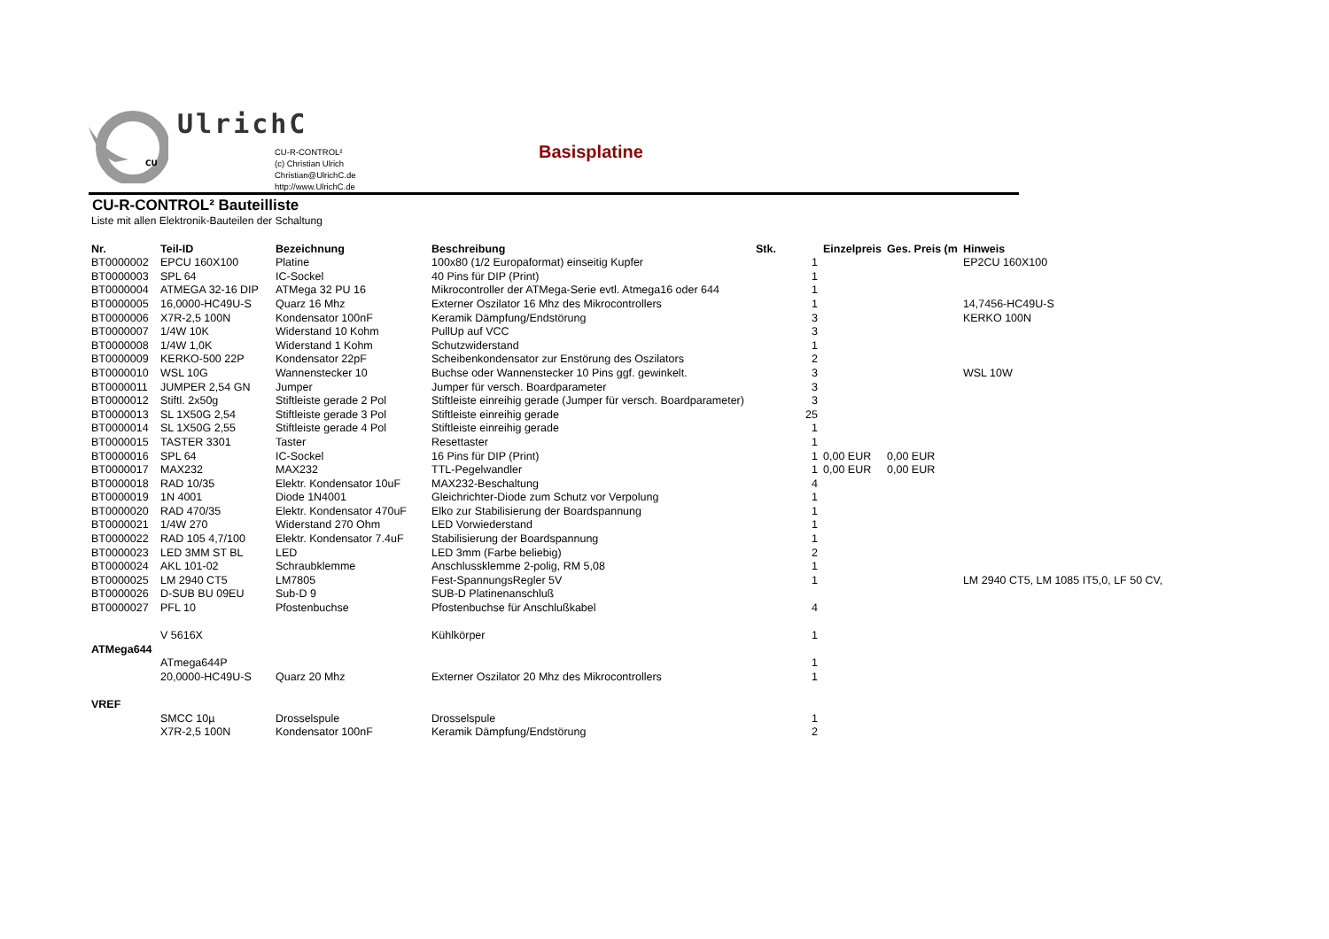CU
UlrichC
CU-R-CONTROL²
(c) Christian Ulrich
Christian@UlrichC.de
http://www.UlrichC.de
Basisplatine
CU-R-CONTROL² Bauteilliste
Liste mit allen Elektronik-Bauteilen der Schaltung
| Nr. | Teil-ID | Bezeichnung | Beschreibung | Stk. | Einzelpreis | Ges. Preis (m | Hinweis |
| --- | --- | --- | --- | --- | --- | --- | --- |
| BT0000002 | EPCU 160X100 | Platine | 100x80 (1/2 Europaformat) einseitig Kupfer | 1 | | | EP2CU 160X100 |
| BT0000003 | SPL 64 | IC-Sockel | 40 Pins für DIP (Print) | 1 | | | |
| BT0000004 | ATMEGA 32-16 DIP | ATMega 32 PU 16 | Mikrocontroller der ATMega-Serie evtl. Atmega16 oder 644 | 1 | | | |
| BT0000005 | 16,0000-HC49U-S | Quarz 16 Mhz | Externer Oszilator 16 Mhz des Mikrocontrollers | 1 | | | 14,7456-HC49U-S |
| BT0000006 | X7R-2,5 100N | Kondensator 100nF | Keramik Dämpfung/Endstörung | 3 | | | KERKO 100N |
| BT0000007 | 1/4W 10K | Widerstand 10 Kohm | PullUp auf VCC | 3 | | | |
| BT0000008 | 1/4W 1,0K | Widerstand 1 Kohm | Schutzwiderstand | 1 | | | |
| BT0000009 | KERKO-500 22P | Kondensator 22pF | Scheibenkondensator zur Enstörung des Oszilators | 2 | | | |
| BT0000010 | WSL 10G | Wannenstecker 10 | Buchse oder Wannenstecker 10 Pins ggf. gewinkelt. | 3 | | | WSL 10W |
| BT0000011 | JUMPER 2,54 GN | Jumper | Jumper für versch. Boardparameter | 3 | | | |
| BT0000012 | Stiftl. 2x50g | Stiftleiste gerade 2 Pol | Stiftleiste einreihig gerade (Jumper für versch. Boardparameter) | 3 | | | |
| BT0000013 | SL 1X50G 2,54 | Stiftleiste gerade 3 Pol | Stiftleiste einreihig gerade | 25 | | | |
| BT0000014 | SL 1X50G 2,55 | Stiftleiste gerade 4 Pol | Stiftleiste einreihig gerade | 1 | | | |
| BT0000015 | TASTER 3301 | Taster | Resettaster | 1 | | | |
| BT0000016 | SPL 64 | IC-Sockel | 16 Pins für DIP (Print) | 1 | 0,00 EUR | 0,00 EUR | |
| BT0000017 | MAX232 | MAX232 | TTL-Pegelwandler | 1 | 0,00 EUR | 0,00 EUR | |
| BT0000018 | RAD 10/35 | Elektr. Kondensator 10uF | MAX232-Beschaltung | 4 | | | |
| BT0000019 | 1N 4001 | Diode 1N4001 | Gleichrichter-Diode zum Schutz vor Verpolung | 1 | | | |
| BT0000020 | RAD 470/35 | Elektr. Kondensator 470uF | Elko zur Stabilisierung der Boardspannung | 1 | | | |
| BT0000021 | 1/4W 270 | Widerstand 270 Ohm | LED Vorwiederstand | 1 | | | |
| BT0000022 | RAD 105 4,7/100 | Elektr. Kondensator 7.4uF | Stabilisierung der Boardspannung | 1 | | | |
| BT0000023 | LED 3MM ST BL | LED | LED 3mm (Farbe beliebig) | 2 | | | |
| BT0000024 | AKL 101-02 | Schraubklemme | Anschlussklemme 2-polig, RM 5,08 | 1 | | | |
| BT0000025 | LM 2940 CT5 | LM7805 | Fest-SpannungsRegler 5V | 1 | | | LM 2940 CT5, LM 1085 IT5,0, LF 50 CV, |
| BT0000026 | D-SUB BU 09EU | Sub-D 9 | SUB-D Platinenanschluß | | | | |
| BT0000027 | PFL 10 | Pfostenbuchse | Pfostenbuchse für Anschlußkabel | 4 | | | |
| | V 5616X | | Kühlkörper | 1 | | | |
| ATMega644 | | | | | | | |
| | ATmega644P | | | 1 | | | |
| | 20,0000-HC49U-S | Quarz 20 Mhz | Externer Oszilator 20 Mhz des Mikrocontrollers | 1 | | | |
| VREF | | | | | | | |
| | SMCC 10µ | Drosselspule | Drosselspule | 1 | | | |
| | X7R-2,5 100N | Kondensator 100nF | Keramik Dämpfung/Endstörung | 2 | | | |